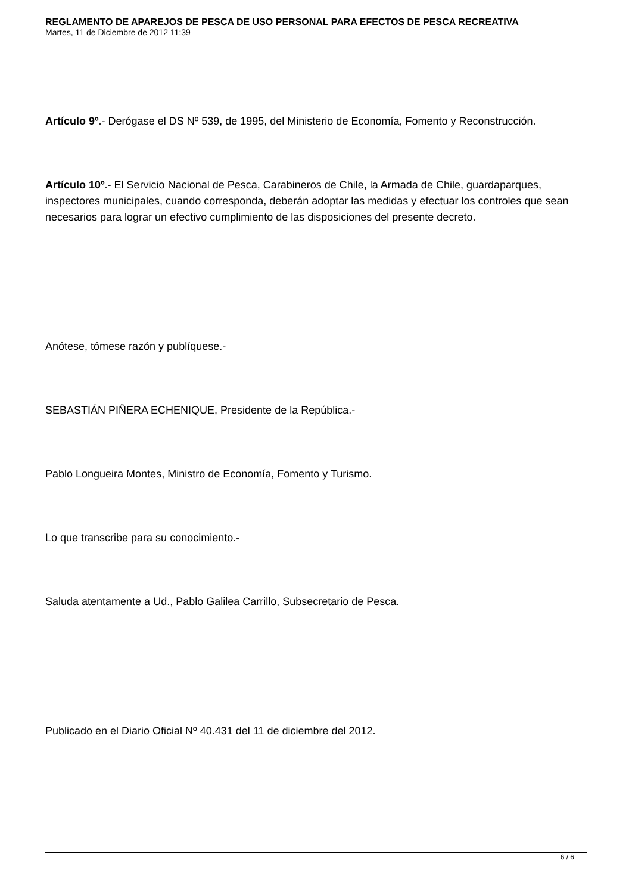REGLAMENTO DE APAREJOS DE PESCA DE USO PERSONAL PARA EFECTOS DE PESCA RECREATIVA
Martes, 11 de Diciembre de 2012 11:39
Artículo 9º.- Derógase el DS Nº 539, de 1995, del Ministerio de Economía, Fomento y Reconstrucción.
Artículo 10º.- El Servicio Nacional de Pesca, Carabineros de Chile, la Armada de Chile, guardaparques, inspectores municipales, cuando corresponda, deberán adoptar las medidas y efectuar los controles que sean necesarios para lograr un efectivo cumplimiento de las disposiciones del presente decreto.
Anótese, tómese razón y publíquese.-
SEBASTIÁN PIÑERA ECHENIQUE, Presidente de la República.-
Pablo Longueira Montes, Ministro de Economía, Fomento y Turismo.
Lo que transcribe para su conocimiento.-
Saluda atentamente a Ud., Pablo Galilea Carrillo, Subsecretario de Pesca.
Publicado en el Diario Oficial Nº 40.431 del 11 de diciembre del 2012.
6 / 6